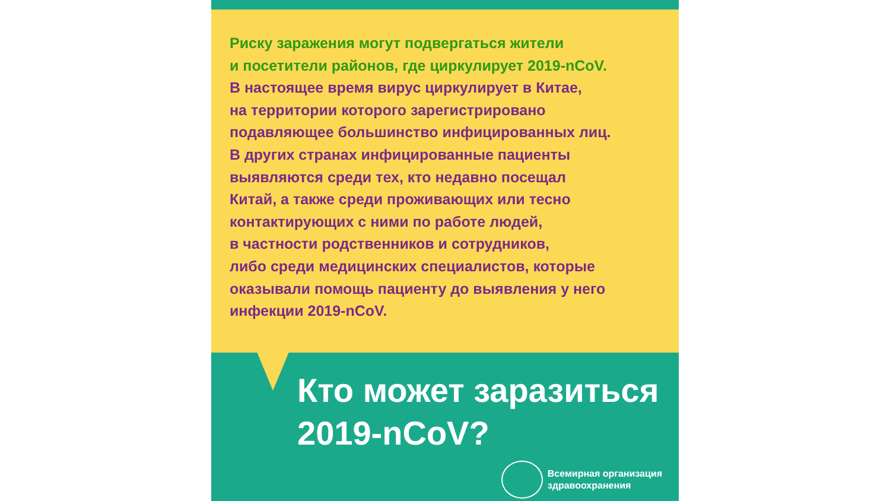Риску заражения могут подвергаться жители
и посетители районов, где циркулирует 2019-nCoV.
В настоящее время вирус циркулирует в Китае,
на территории которого зарегистрировано
подавляющее большинство инфицированных лиц.
В других странах инфицированные пациенты
выявляются среди тех, кто недавно посещал
Китай, а также среди проживающих или тесно
контактирующих с ними по работе людей,
в частности родственников и сотрудников,
либо среди медицинских специалистов, которые
оказывали помощь пациенту до выявления у него
инфекции 2019-nCoV.
Кто может заразиться
2019-nCoV?
Всемирная организация
здравоохранения